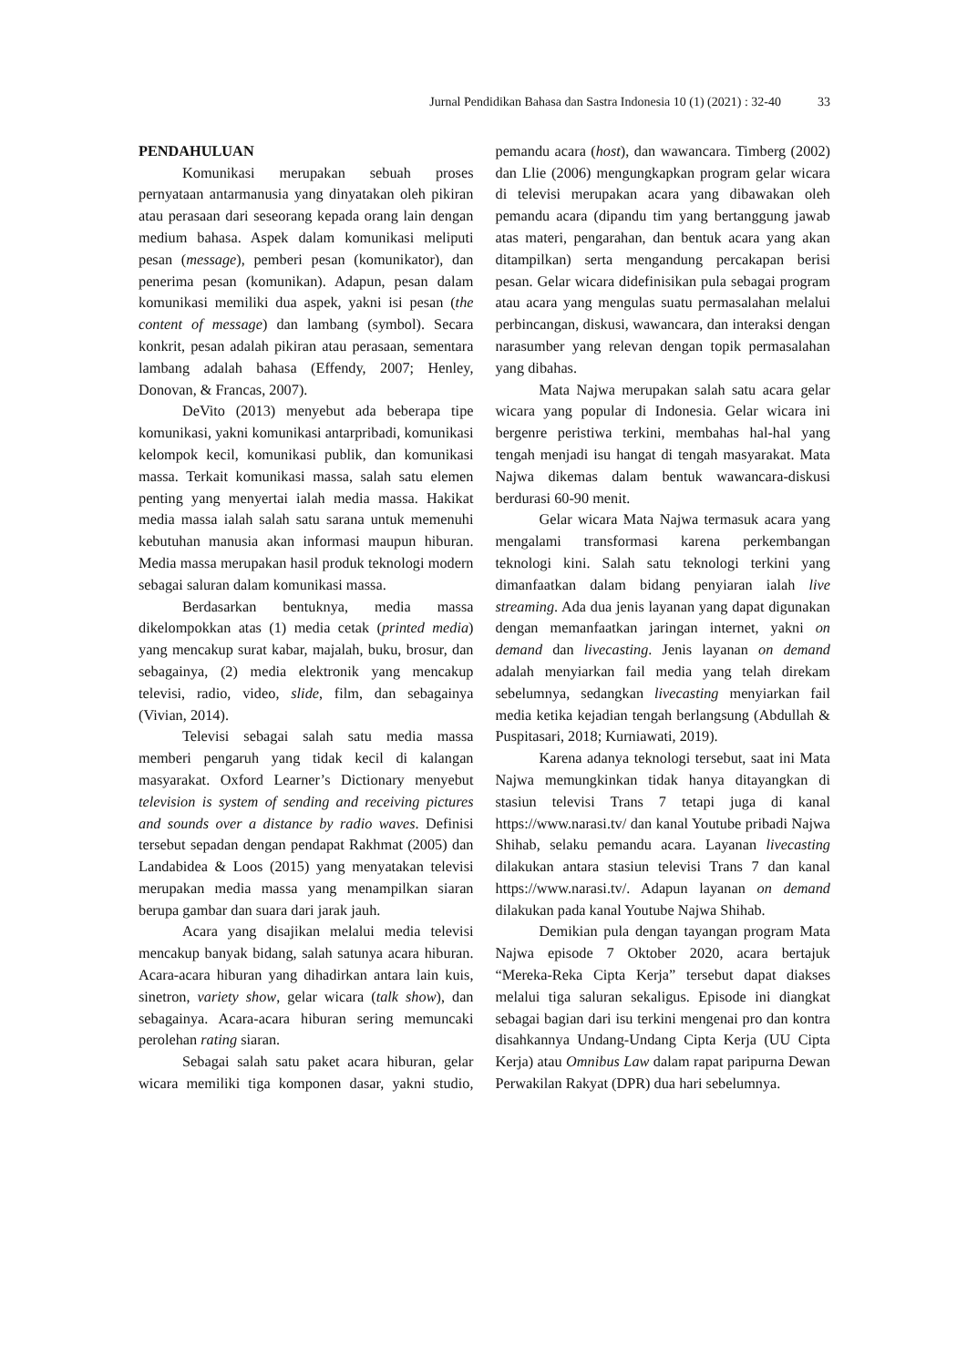Jurnal Pendidikan Bahasa dan Sastra Indonesia 10 (1) (2021) : 32-40 33
PENDAHULUAN
Komunikasi merupakan sebuah proses pernyataan antarmanusia yang dinyatakan oleh pikiran atau perasaan dari seseorang kepada orang lain dengan medium bahasa. Aspek dalam komunikasi meliputi pesan (message), pemberi pesan (komunikator), dan penerima pesan (komunikan). Adapun, pesan dalam komunikasi memiliki dua aspek, yakni isi pesan (the content of message) dan lambang (symbol). Secara konkrit, pesan adalah pikiran atau perasaan, sementara lambang adalah bahasa (Effendy, 2007; Henley, Donovan, & Francas, 2007).
DeVito (2013) menyebut ada beberapa tipe komunikasi, yakni komunikasi antarpribadi, komunikasi kelompok kecil, komunikasi publik, dan komunikasi massa. Terkait komunikasi massa, salah satu elemen penting yang menyertai ialah media massa. Hakikat media massa ialah salah satu sarana untuk memenuhi kebutuhan manusia akan informasi maupun hiburan. Media massa merupakan hasil produk teknologi modern sebagai saluran dalam komunikasi massa.
Berdasarkan bentuknya, media massa dikelompokkan atas (1) media cetak (printed media) yang mencakup surat kabar, majalah, buku, brosur, dan sebagainya, (2) media elektronik yang mencakup televisi, radio, video, slide, film, dan sebagainya (Vivian, 2014).
Televisi sebagai salah satu media massa memberi pengaruh yang tidak kecil di kalangan masyarakat. Oxford Learner’s Dictionary menyebut television is system of sending and receiving pictures and sounds over a distance by radio waves. Definisi tersebut sepadan dengan pendapat Rakhmat (2005) dan Landabidea & Loos (2015) yang menyatakan televisi merupakan media massa yang menampilkan siaran berupa gambar dan suara dari jarak jauh.
Acara yang disajikan melalui media televisi mencakup banyak bidang, salah satunya acara hiburan. Acara-acara hiburan yang dihadirkan antara lain kuis, sinetron, variety show, gelar wicara (talk show), dan sebagainya. Acara-acara hiburan sering memuncaki perolehan rating siaran.
Sebagai salah satu paket acara hiburan, gelar wicara memiliki tiga komponen dasar, yakni studio, pemandu acara (host), dan wawancara. Timberg (2002) dan Llie (2006) mengungkapkan program gelar wicara di televisi merupakan acara yang dibawakan oleh pemandu acara (dipandu tim yang bertanggung jawab atas materi, pengarahan, dan bentuk acara yang akan ditampilkan) serta mengandung percakapan berisi pesan. Gelar wicara didefinisikan pula sebagai program atau acara yang mengulas suatu permasalahan melalui perbincangan, diskusi, wawancara, dan interaksi dengan narasumber yang relevan dengan topik permasalahan yang dibahas.
Mata Najwa merupakan salah satu acara gelar wicara yang popular di Indonesia. Gelar wicara ini bergenre peristiwa terkini, membahas hal-hal yang tengah menjadi isu hangat di tengah masyarakat. Mata Najwa dikemas dalam bentuk wawancara-diskusi berdurasi 60-90 menit.
Gelar wicara Mata Najwa termasuk acara yang mengalami transformasi karena perkembangan teknologi kini. Salah satu teknologi terkini yang dimanfaatkan dalam bidang penyiaran ialah live streaming. Ada dua jenis layanan yang dapat digunakan dengan memanfaatkan jaringan internet, yakni on demand dan livecasting. Jenis layanan on demand adalah menyiarkan fail media yang telah direkam sebelumnya, sedangkan livecasting menyiarkan fail media ketika kejadian tengah berlangsung (Abdullah & Puspitasari, 2018; Kurniawati, 2019).
Karena adanya teknologi tersebut, saat ini Mata Najwa memungkinkan tidak hanya ditayangkan di stasiun televisi Trans 7 tetapi juga di kanal https://www.narasi.tv/ dan kanal Youtube pribadi Najwa Shihab, selaku pemandu acara. Layanan livecasting dilakukan antara stasiun televisi Trans 7 dan kanal https://www.narasi.tv/. Adapun layanan on demand dilakukan pada kanal Youtube Najwa Shihab.
Demikian pula dengan tayangan program Mata Najwa episode 7 Oktober 2020, acara bertajuk “Mereka-Reka Cipta Kerja” tersebut dapat diakses melalui tiga saluran sekaligus. Episode ini diangkat sebagai bagian dari isu terkini mengenai pro dan kontra disahkannya Undang-Undang Cipta Kerja (UU Cipta Kerja) atau Omnibus Law dalam rapat paripurna Dewan Perwakilan Rakyat (DPR) dua hari sebelumnya.